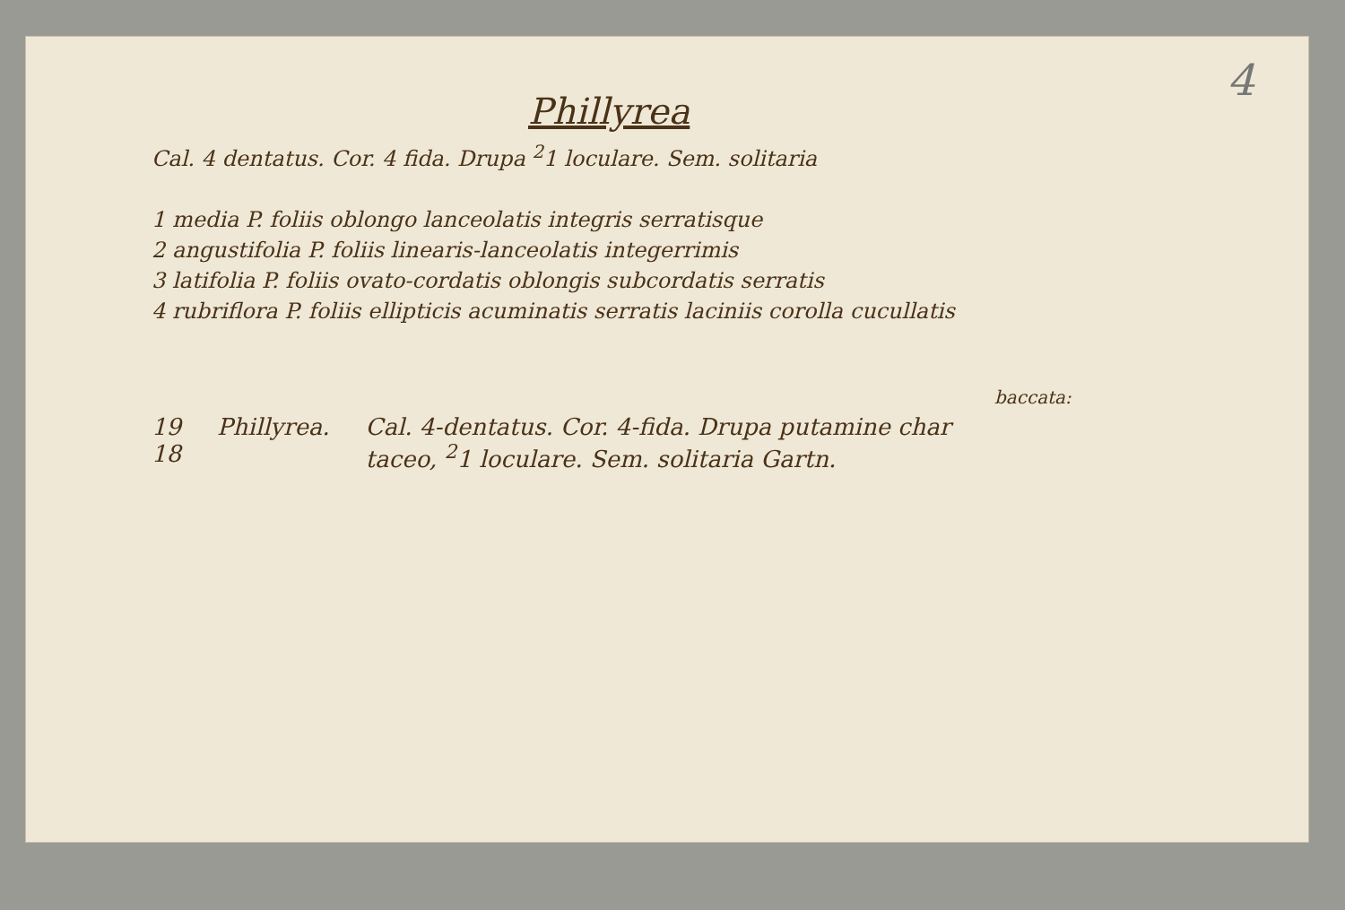4
Phillyrea
Cal. 4 dentatus. Cor. 4 fida. Drupa <sup>2</sup>1 loculare. Sem. solitaria
1 media P. foliis oblongo lanceolatis integris serratisque
2 angustifolia P. foliis linearis-lanceolatis integerrimis
3 latifolia P. foliis ovato-cordatis oblongis subcordatis serratis
4 rubriflora P. foliis ellipticis acuminatis serratis laciniis corolla cucullatis
baccata:
19
18
Phillyrea. Cal. 4-dentatus. Cor. 4-fida. Drupa putamine char
taceo, <sup>2</sup>1 loculare. Sem. solitaria Gartn.